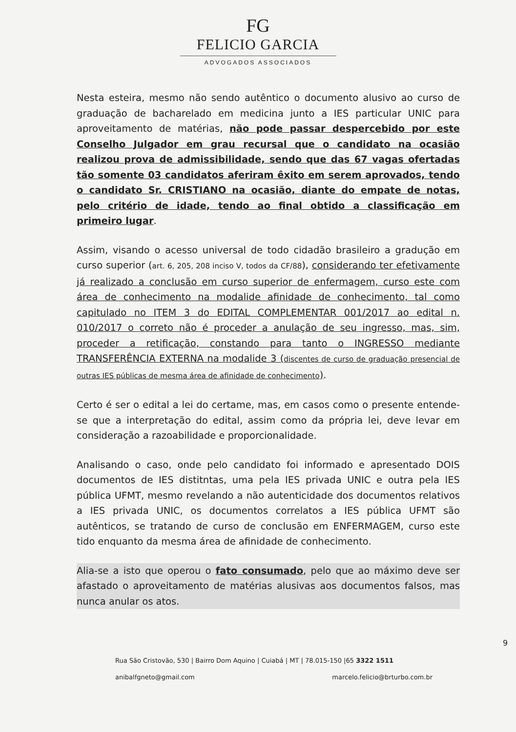FG
FELICIO GARCIA
ADVOGADOS ASSOCIADOS
Nesta esteira, mesmo não sendo autêntico o documento alusivo ao curso de graduação de bacharelado em medicina junto a IES particular UNIC para aproveitamento de matérias, não pode passar despercebido por este Conselho Julgador em grau recursal que o candidato na ocasião realizou prova de admissibilidade, sendo que das 67 vagas ofertadas tão somente 03 candidatos aferiram êxito em serem aprovados, tendo o candidato Sr. CRISTIANO na ocasião, diante do empate de notas, pelo critério de idade, tendo ao final obtido a classificação em primeiro lugar.
Assim, visando o acesso universal de todo cidadão brasileiro a gradução em curso superior (art. 6, 205, 208 inciso V, todos da CF/88), considerando ter efetivamente já realizado a conclusão em curso superior de enfermagem, curso este com área de conhecimento na modalide afinidade de conhecimento, tal como capitulado no ITEM 3 do EDITAL COMPLEMENTAR 001/2017 ao edital n. 010/2017 o correto não é proceder a anulação de seu ingresso, mas, sim, proceder a retificação, constando para tanto o INGRESSO mediante TRANSFERÊNCIA EXTERNA na modalide 3 (discentes de curso de graduação presencial de outras IES públicas de mesma área de afinidade de conhecimento).
Certo é ser o edital a lei do certame, mas, em casos como o presente entende-se que a interpretação do edital, assim como da própria lei, deve levar em consideração a razoabilidade e proporcionalidade.
Analisando o caso, onde pelo candidato foi informado e apresentado DOIS documentos de IES distitntas, uma pela IES privada UNIC e outra pela IES pública UFMT, mesmo revelando a não autenticidade dos documentos relativos a IES privada UNIC, os documentos correlatos a IES pública UFMT são autênticos, se tratando de curso de conclusão em ENFERMAGEM, curso este tido enquanto da mesma área de afinidade de conhecimento.
Alia-se a isto que operou o fato consumado, pelo que ao máximo deve ser afastado o aproveitamento de matérias alusivas aos documentos falsos, mas nunca anular os atos.
9
Rua São Cristovão, 530 | Bairro Dom Aquino | Cuiabá | MT | 78.015-150 |65 3322 1511 anibalfgneto@gmail.com marcelo.felicio@brturbo.com.br